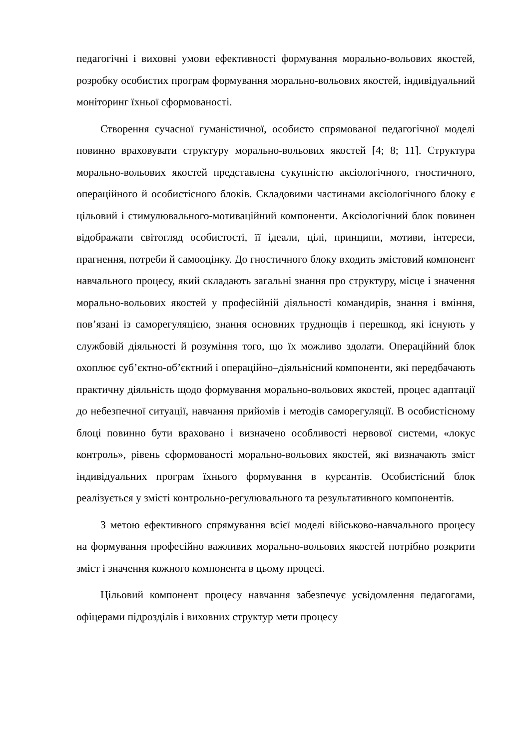педагогічні і виховні умови ефективності формування морально-вольових якостей, розробку особистих програм формування морально-вольових якостей, індивідуальний моніторинг їхньої сформованості.
Створення сучасної гуманістичної, особисто спрямованої педагогічної моделі повинно враховувати структуру морально-вольових якостей [4; 8; 11]. Структура морально-вольових якостей представлена сукупністю аксіологічного, гностичного, операційного й особистісного блоків. Складовими частинами аксіологічного блоку є цільовий і стимулювального-мотиваційний компоненти. Аксіологічний блок повинен відображати світогляд особистості, її ідеали, цілі, принципи, мотиви, інтереси, прагнення, потреби й самооцінку. До гностичного блоку входить змістовий компонент навчального процесу, який складають загальні знання про структуру, місце і значення морально-вольових якостей у професійній діяльності командирів, знання і вміння, пов’язані із саморегуляцією, знання основних труднощів і перешкод, які існують у службовій діяльності й розуміння того, що їх можливо здолати. Операційний блок охоплює суб’єктно-об’єктний і операційно–діяльнісний компоненти, які передбачають практичну діяльність щодо формування морально-вольових якостей, процес адаптації до небезпечної ситуації, навчання прийомів і методів саморегуляції. В особистісному блоці повинно бути враховано і визначено особливості нервової системи, «локус контроль», рівень сформованості морально-вольових якостей, які визначають зміст індивідуальних програм їхнього формування в курсантів. Особистісний блок реалізується у змісті контрольно-регулювального та результативного компонентів.
З метою ефективного спрямування всієї моделі військово-навчального процесу на формування професійно важливих морально-вольових якостей потрібно розкрити зміст і значення кожного компонента в цьому процесі.
Цільовий компонент процесу навчання забезпечує усвідомлення педагогами, офіцерами підрозділів і виховних структур мети процесу